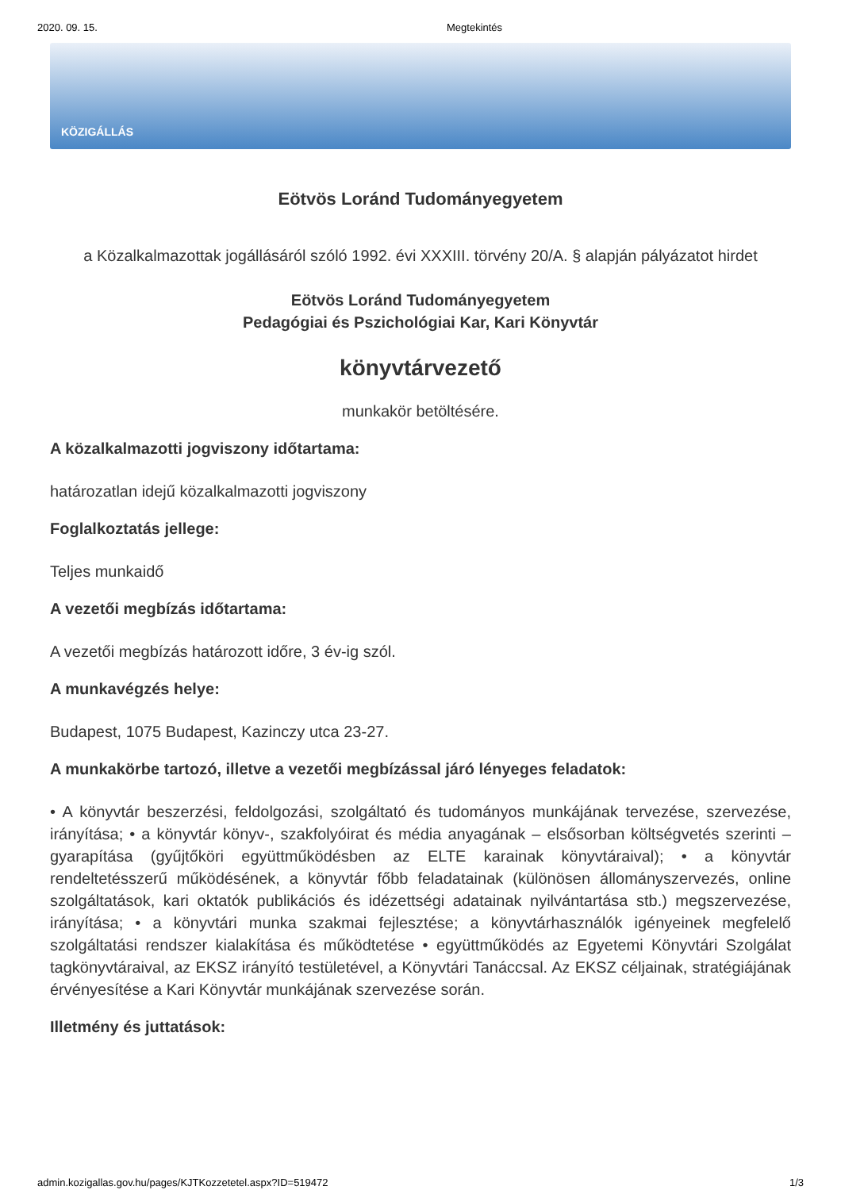2020. 09. 15. Megtekintés
KÖZIGÁLLÁS
Eötvös Loránd Tudományegyetem
a Közalkalmazottak jogállásáról szóló 1992. évi XXXIII. törvény 20/A. § alapján pályázatot hirdet
Eötvös Loránd Tudományegyetem
Pedagógiai és Pszichológiai Kar, Kari Könyvtár
könyvtárvezető
munkakör betöltésére.
A közalkalmazotti jogviszony időtartama:
határozatlan idejű közalkalmazotti jogviszony
Foglalkoztatás jellege:
Teljes munkaidő
A vezetői megbízás időtartama:
A vezetői megbízás határozott időre, 3 év-ig szól.
A munkavégzés helye:
Budapest, 1075 Budapest, Kazinczy utca 23-27.
A munkakörbe tartozó, illetve a vezetői megbízással járó lényeges feladatok:
• A könyvtár beszerzési, feldolgozási, szolgáltató és tudományos munkájának tervezése, szervezése, irányítása; • a könyvtár könyv-, szakfolyóirat és média anyagának – elsősorban költségvetés szerinti – gyarapítása (gyűjtőköri együttműködésben az ELTE karainak könyvtáraival); • a könyvtár rendeltetésszerű működésének, a könyvtár főbb feladatainak (különösen állományszervezés, online szolgáltatások, kari oktatók publikációs és idézettségi adatainak nyilvántartása stb.) megszervezése, irányítása; • a könyvtári munka szakmai fejlesztése; a könyvtárhasználók igényeinek megfelelő szolgáltatási rendszer kialakítása és működtetése • együttműködés az Egyetemi Könyvtári Szolgálat tagkönyvtáraival, az EKSZ irányító testületével, a Könyvtári Tanáccsal. Az EKSZ céljainak, stratégiájának érvényesítése a Kari Könyvtár munkájának szervezése során.
Illetmény és juttatások:
admin.kozigallas.gov.hu/pages/KJTKozzetetel.aspx?ID=519472 1/3